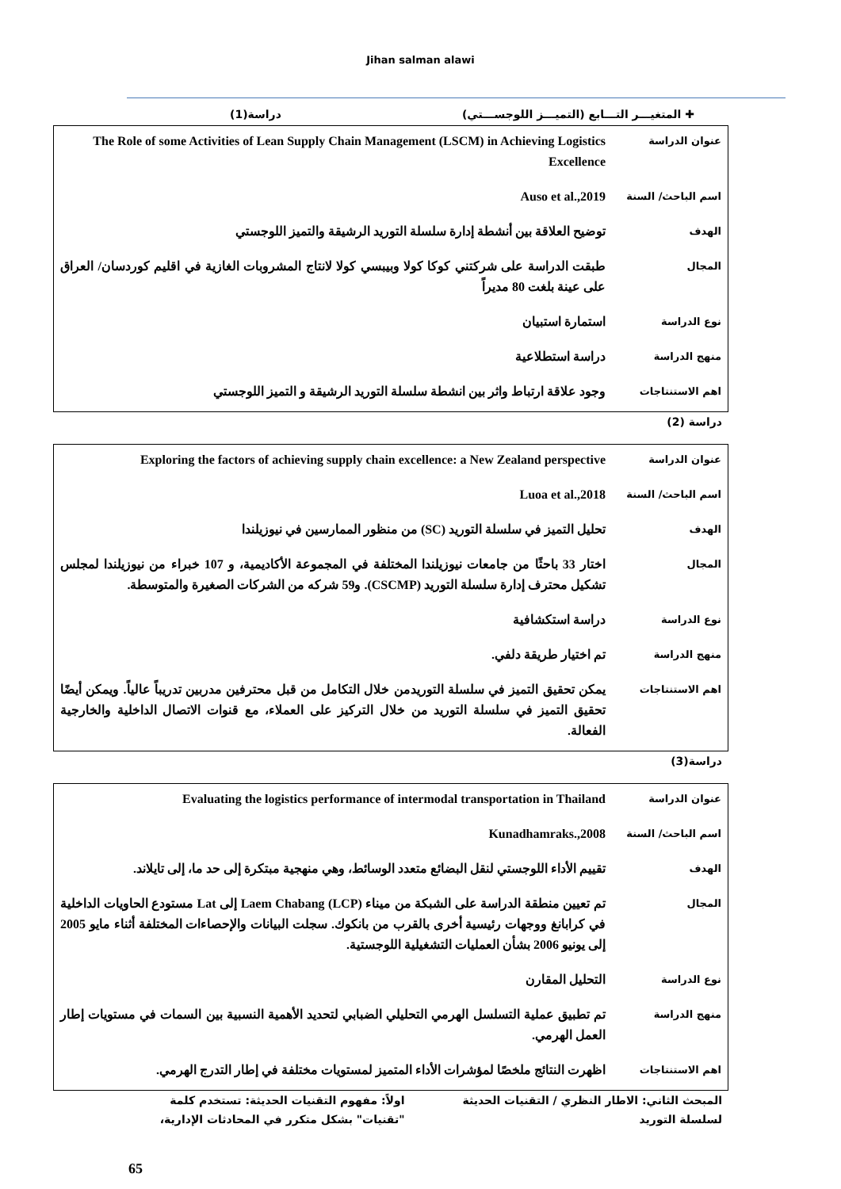Jihan salman alawi
✚ المتغيـــر التـــابع (التميـــز اللوجســـتي) دراسة(1)
| عنوان الدراسة | The Role of some Activities of Lean Supply Chain Management (LSCM) in Achieving Logistics Excellence |
| اسم الباحث/ السنة | Auso et al.,2019 |
| الهدف | توضيح العلاقة بين أنشطة إدارة سلسلة التوريد الرشيقة والتميز اللوجستي |
| المجال | طبقت الدراسة على شركتني كوكا كولا وبيبسي كولا لانتاج المشروبات الغازية في اقليم كوردسان/ العراق على عينة بلغت 80 مديراً |
| نوع الدراسة | استمارة استبيان |
| منهج الدراسة | دراسة استطلاعية |
| اهم الاستنتاجات | وجود علاقة ارتباط واثر بين انشطة سلسلة التوريد الرشيقة و التميز اللوجستي |
دراسة (2)
| عنوان الدراسة | Exploring the factors of achieving supply chain excellence: a New Zealand perspective |
| اسم الباحث/ السنة | Luoa et al.,2018 |
| الهدف | تحليل التميز في سلسلة التوريد (SC) من منظور الممارسين في نيوزيلندا |
| المجال | اختار 33 باحثًا من جامعات نيوزيلندا المختلفة في المجموعة الأكاديمية، و 107 خبراء من نيوزيلندا لمجلس تشكيل محترف إدارة سلسلة التوريد (CSCMP). و59 شركه من الشركات الصغيرة والمتوسطة. |
| نوع الدراسة | دراسة استكشافية |
| منهج الدراسة | تم اختيار طريقة دلفي. |
| اهم الاستنتاجات | يمكن تحقيق التميز في سلسلة التوريدمن خلال التكامل من قبل محترفين مدربين تدريباً عالياً. ويمكن أيضًا تحقيق التميز في سلسلة التوريد من خلال التركيز على العملاء، مع قنوات الاتصال الداخلية والخارجية الفعالة. |
دراسة(3)
| عنوان الدراسة | Evaluating the logistics performance of intermodal transportation in Thailand |
| اسم الباحث/ السنة | Kunadhamraks.,2008 |
| الهدف | تقييم الأداء اللوجستي لنقل البضائع متعدد الوسائط، وهي منهجية مبتكرة إلى حد ما، إلى تايلاند. |
| المجال | تم تعيين منطقة الدراسة على الشبكة من ميناء Laem Chabang (LCP) إلى Lat مستودع الحاويات الداخلية في كرابانغ ووجهات رئيسية أخرى بالقرب من بانكوك. سجلت البيانات والإحصاءات المختلفة أثناء مايو 2005 إلى يونيو 2006 بشأن العمليات التشغيلية اللوجستية. |
| نوع الدراسة | التحليل المقارن |
| منهج الدراسة | تم تطبيق عملية التسلسل الهرمي التحليلي الضبابي لتحديد الأهمية النسبية بين السمات في مستويات إطار العمل الهرمي. |
| اهم الاستنتاجات | اظهرت النتائج ملخصًا لمؤشرات الأداء المتميز لمستويات مختلفة في إطار التدرج الهرمي. |
المبحث الثاني: الاطار النظري / التقنيات الحديثة لسلسلة التوريد
اولاً: مفهوم التقنيات الحديثة: تستخدم كلمة "تقنيات" بشكل متكرر في المحادثات الإدارية،
65